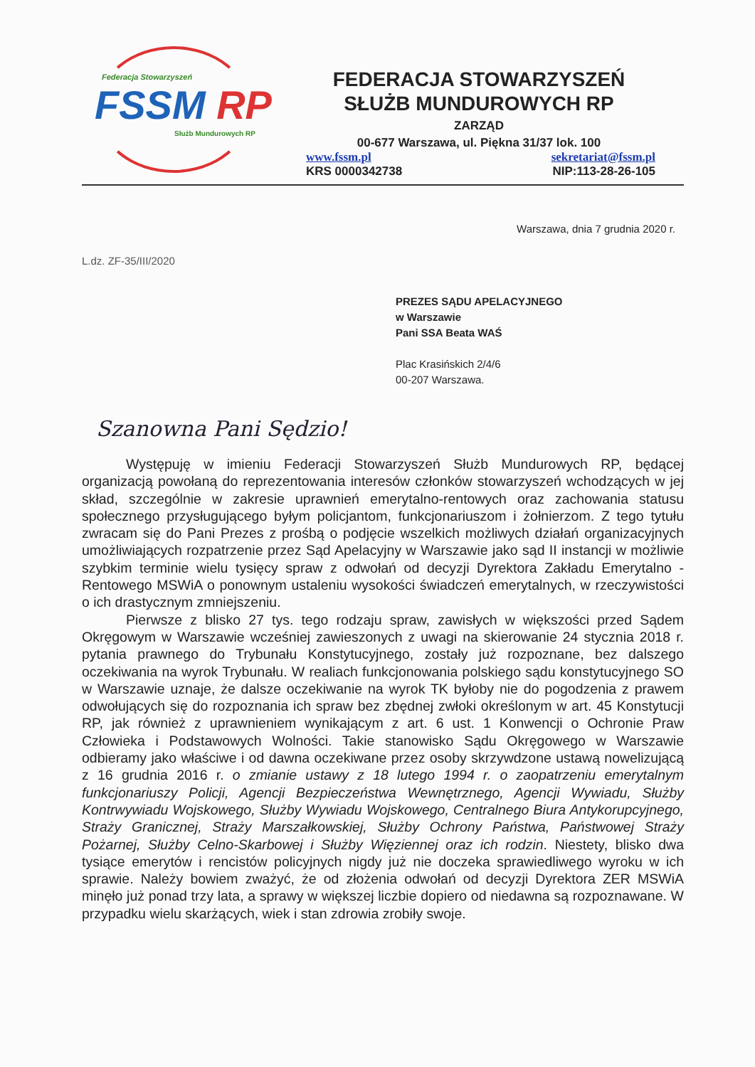Federacja Stowarzyszeń
FSSM RP
Służb Mundurowych RP
FEDERACJA STOWARZYSZEŃ
SŁUŻB MUNDUROWYCH RP
ZARZĄD
00-677 Warszawa, ul. Piękna 31/37 lok. 100
www.fssm.pl sekretariat@fssm.pl
KRS 0000342738 NIP:113-28-26-105
Warszawa, dnia 7 grudnia 2020 r.
L.dz. ZF-35/III/2020
PREZES SĄDU APELACYJNEGO
w Warszawie
Pani SSA Beata WAŚ
Plac Krasińskich 2/4/6
00-207 Warszawa.
Szanowna Pani Sędzio!
Występuję w imieniu Federacji Stowarzyszeń Służb Mundurowych RP, będącej organizacją powołaną do reprezentowania interesów członków stowarzyszeń wchodzących w jej skład, szczególnie w zakresie uprawnień emerytalno-rentowych oraz zachowania statusu społecznego przysługującego byłym policjantom, funkcjonariuszom i żołnierzom. Z tego tytułu zwracam się do Pani Prezes z prośbą o podjęcie wszelkich możliwych działań organizacyjnych umożliwiających rozpatrzenie przez Sąd Apelacyjny w Warszawie jako sąd II instancji w możliwie szybkim terminie wielu tysięcy spraw z odwołań od decyzji Dyrektora Zakładu Emerytalno - Rentowego MSWiA o ponownym ustaleniu wysokości świadczeń emerytalnych, w rzeczywistości o ich drastycznym zmniejszeniu.
Pierwsze z blisko 27 tys. tego rodzaju spraw, zawisłych w większości przed Sądem Okręgowym w Warszawie wcześniej zawieszonych z uwagi na skierowanie 24 stycznia 2018 r. pytania prawnego do Trybunału Konstytucyjnego, zostały już rozpoznane, bez dalszego oczekiwania na wyrok Trybunału. W realiach funkcjonowania polskiego sądu konstytucyjnego SO w Warszawie uznaje, że dalsze oczekiwanie na wyrok TK byłoby nie do pogodzenia z prawem odwołujących się do rozpoznania ich spraw bez zbędnej zwłoki określonym w art. 45 Konstytucji RP, jak również z uprawnieniem wynikającym z art. 6 ust. 1 Konwencji o Ochronie Praw Człowieka i Podstawowych Wolności. Takie stanowisko Sądu Okręgowego w Warszawie odbieramy jako właściwe i od dawna oczekiwane przez osoby skrzywdzone ustawą nowelizującą z 16 grudnia 2016 r. o zmianie ustawy z 18 lutego 1994 r. o zaopatrzeniu emerytalnym funkcjonariuszy Policji, Agencji Bezpieczeństwa Wewnętrznego, Agencji Wywiadu, Służby Kontrwywiadu Wojskowego, Służby Wywiadu Wojskowego, Centralnego Biura Antykorupcyjnego, Straży Granicznej, Straży Marszałkowskiej, Służby Ochrony Państwa, Państwowej Straży Pożarnej, Służby Celno-Skarbowej i Służby Więziennej oraz ich rodzin. Niestety, blisko dwa tysiące emerytów i rencistów policyjnych nigdy już nie doczeka sprawiedliwego wyroku w ich sprawie. Należy bowiem zważyć, że od złożenia odwołań od decyzji Dyrektora ZER MSWiA minęło już ponad trzy lata, a sprawy w większej liczbie dopiero od niedawna są rozpoznawane. W przypadku wielu skarżących, wiek i stan zdrowia zrobiły swoje.